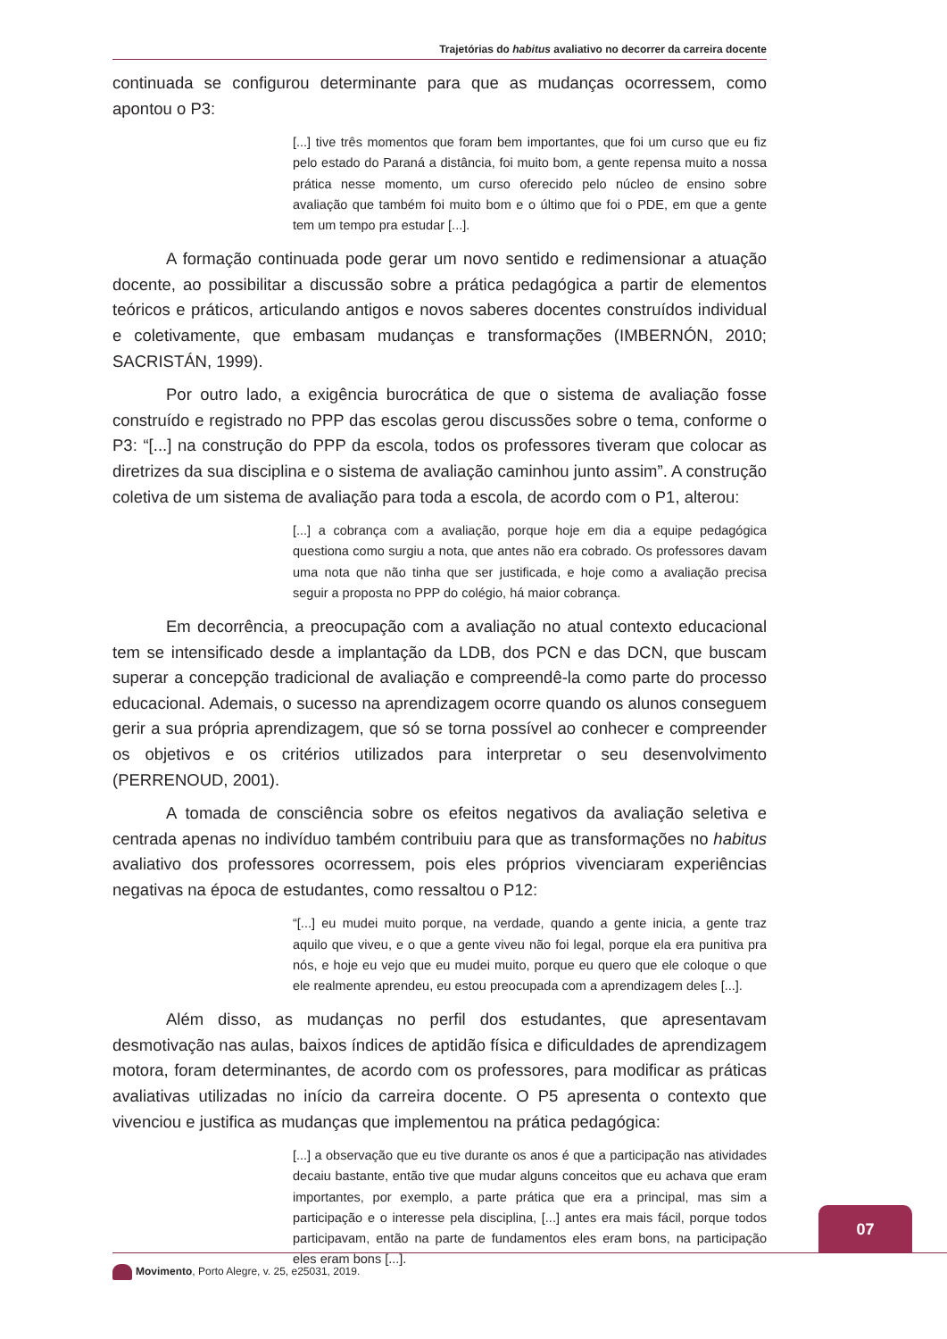Trajetórias do habitus avaliativo no decorrer da carreira docente
continuada se configurou determinante para que as mudanças ocorressem, como apontou o P3:
[...] tive três momentos que foram bem importantes, que foi um curso que eu fiz pelo estado do Paraná a distância, foi muito bom, a gente repensa muito a nossa prática nesse momento, um curso oferecido pelo núcleo de ensino sobre avaliação que também foi muito bom e o último que foi o PDE, em que a gente tem um tempo pra estudar [...].
A formação continuada pode gerar um novo sentido e redimensionar a atuação docente, ao possibilitar a discussão sobre a prática pedagógica a partir de elementos teóricos e práticos, articulando antigos e novos saberes docentes construídos individual e coletivamente, que embasam mudanças e transformações (IMBERNÓN, 2010; SACRISTÁN, 1999).
Por outro lado, a exigência burocrática de que o sistema de avaliação fosse construído e registrado no PPP das escolas gerou discussões sobre o tema, conforme o P3: “[...] na construção do PPP da escola, todos os professores tiveram que colocar as diretrizes da sua disciplina e o sistema de avaliação caminhou junto assim”. A construção coletiva de um sistema de avaliação para toda a escola, de acordo com o P1, alterou:
[...] a cobrança com a avaliação, porque hoje em dia a equipe pedagógica questiona como surgiu a nota, que antes não era cobrado. Os professores davam uma nota que não tinha que ser justificada, e hoje como a avaliação precisa seguir a proposta no PPP do colégio, há maior cobrança.
Em decorrência, a preocupação com a avaliação no atual contexto educacional tem se intensificado desde a implantação da LDB, dos PCN e das DCN, que buscam superar a concepção tradicional de avaliação e compreendê-la como parte do processo educacional. Ademais, o sucesso na aprendizagem ocorre quando os alunos conseguem gerir a sua própria aprendizagem, que só se torna possível ao conhecer e compreender os objetivos e os critérios utilizados para interpretar o seu desenvolvimento (PERRENOUD, 2001).
A tomada de consciência sobre os efeitos negativos da avaliação seletiva e centrada apenas no indivíduo também contribuiu para que as transformações no habitus avaliativo dos professores ocorressem, pois eles próprios vivenciaram experiências negativas na época de estudantes, como ressaltou o P12:
“[...] eu mudei muito porque, na verdade, quando a gente inicia, a gente traz aquilo que viveu, e o que a gente viveu não foi legal, porque ela era punitiva pra nós, e hoje eu vejo que eu mudei muito, porque eu quero que ele coloque o que ele realmente aprendeu, eu estou preocupada com a aprendizagem deles [...].
Além disso, as mudanças no perfil dos estudantes, que apresentavam desmotivação nas aulas, baixos índices de aptidão física e dificuldades de aprendizagem motora, foram determinantes, de acordo com os professores, para modificar as práticas avaliativas utilizadas no início da carreira docente. O P5 apresenta o contexto que vivenciou e justifica as mudanças que implementou na prática pedagógica:
[...] a observação que eu tive durante os anos é que a participação nas atividades decaiu bastante, então tive que mudar alguns conceitos que eu achava que eram importantes, por exemplo, a parte prática que era a principal, mas sim a participação e o interesse pela disciplina, [...] antes era mais fácil, porque todos participavam, então na parte de fundamentos eles eram bons, na participação eles eram bons [...].
07
Movimento, Porto Alegre, v. 25, e25031, 2019.